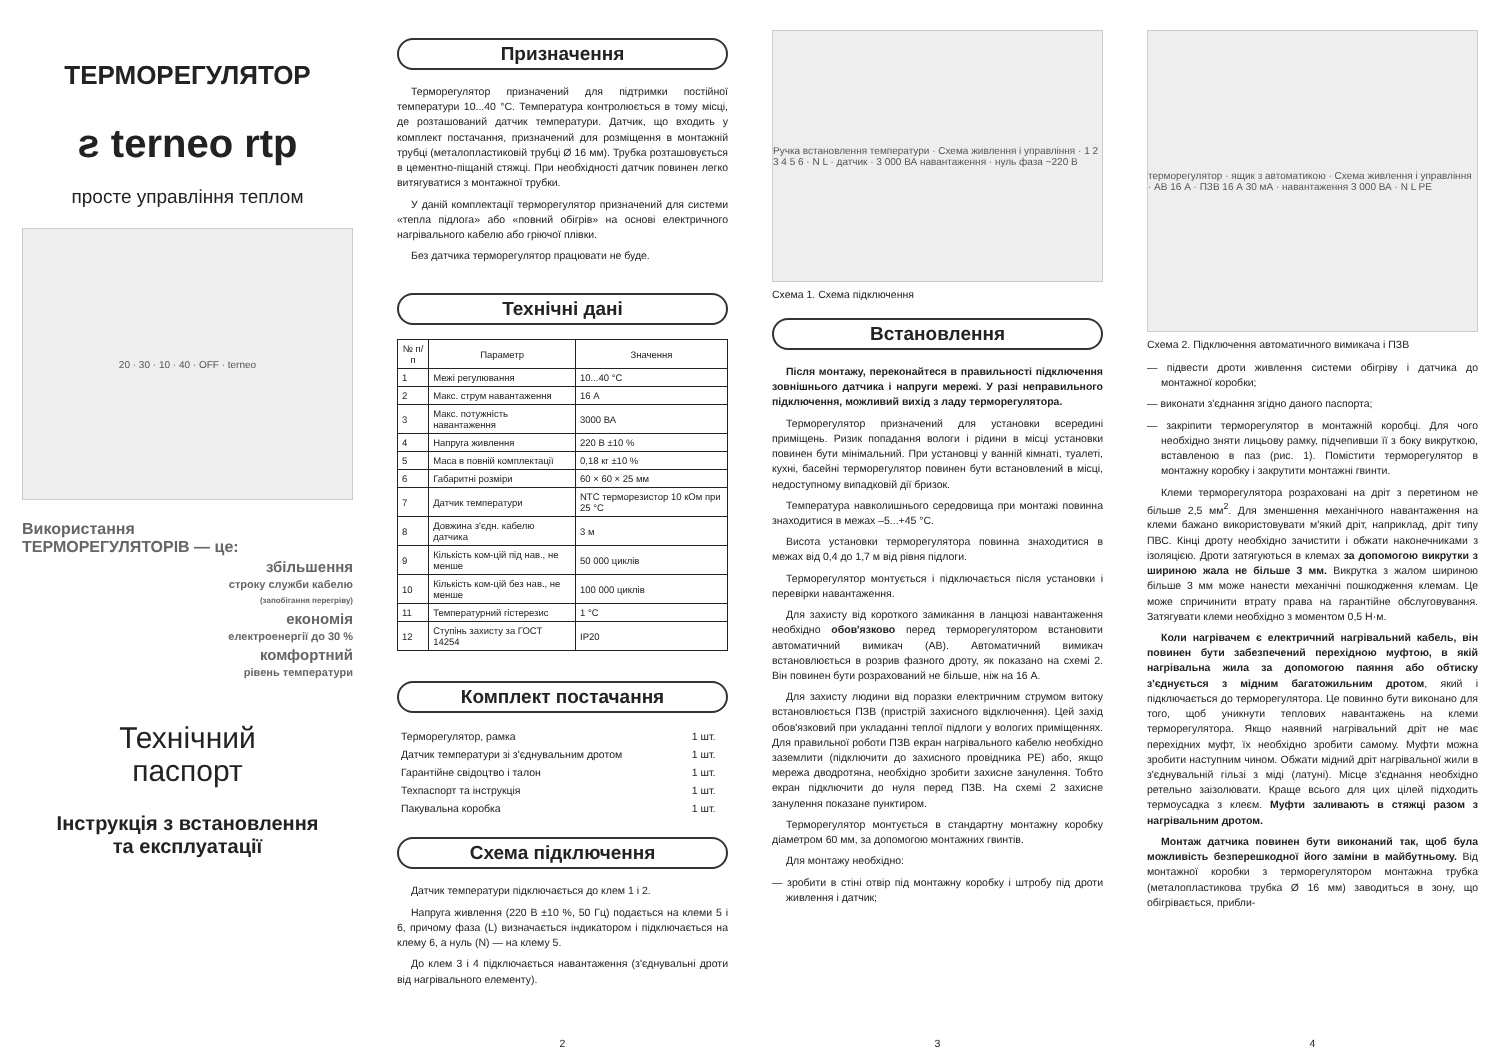ТЕРМОРЕГУЛЯТОР
ƨ terneo rtp
просте управління теплом
20 · 30 · 10 · 40 · OFF · terneo
Використання
ТЕРМОРЕГУЛЯТОРІВ — це:
збільшення
строку служби кабелю
(запобігання перегріву)
економія
електроенергії до 30 %
комфортний
рівень температури
Технічний
паспорт
Інструкція з встановлення
та експлуатації
Призначення
Терморегулятор призначений для підтримки постійної температури 10...40 °C. Температура контролюється в тому місці, де розташований датчик температури. Датчик, що входить у комплект постачання, призначений для розміщення в монтажній трубці (металопластиковій трубці Ø 16 мм). Трубка розташовується в цементно-піщаній стяжці. При необхідності датчик повинен легко витягуватися з монтажної трубки.
У даній комплектації терморегулятор призначений для системи «тепла підлога» або «повний обігрів» на основі електричного нагрівального кабелю або гріючої плівки.
Без датчика терморегулятор працювати не буде.
Технічні дані
| № п/п | Параметр | Значення |
| --- | --- | --- |
| 1 | Межі регулювання | 10...40 °C |
| 2 | Макс. струм навантаження | 16 А |
| 3 | Макс. потужність навантаження | 3000 ВА |
| 4 | Напруга живлення | 220 В ±10 % |
| 5 | Маса в повній комплектації | 0,18 кг ±10 % |
| 6 | Габаритні розміри | 60 × 60 × 25 мм |
| 7 | Датчик температури | NTC терморезистор 10 кОм при 25 °C |
| 8 | Довжина з'єдн. кабелю датчика | 3 м |
| 9 | Кількість ком-цій під нав., не менше | 50 000 циклів |
| 10 | Кількість ком-цій без нав., не менше | 100 000 циклів |
| 11 | Температурний гістерезис | 1 °C |
| 12 | Ступінь захисту за ГОСТ 14254 | IP20 |
Комплект постачання
| Терморегулятор, рамка | 1 шт. |
| Датчик температури зі з'єднувальним дротом | 1 шт. |
| Гарантійне свідоцтво і талон | 1 шт. |
| Техпаспорт та інструкція | 1 шт. |
| Пакувальна коробка | 1 шт. |
Схема підключення
Датчик температури підключається до клем 1 і 2.
Напруга живлення (220 В ±10 %, 50 Гц) подається на клеми 5 і 6, причому фаза (L) визначається індикатором і підключається на клему 6, а нуль (N) — на клему 5.
До клем 3 і 4 підключається навантаження (з'єднувальні дроти від нагрівального елементу).
2
Ручка встановлення температури · Схема живлення і управління · 1 2 3 4 5 6 · N L · датчик · 3 000 ВА навантаження · нуль фаза ~220 В
Схема 1. Схема підключення
Встановлення
Після монтажу, переконайтеся в правильності підключення зовнішнього датчика і напруги мережі. У разі неправильного підключення, можливий вихід з ладу терморегулятора.
Терморегулятор призначений для установки всередині приміщень. Ризик попадання вологи і рідини в місці установки повинен бути мінімальний. При установці у ванній кімнаті, туалеті, кухні, басейні терморегулятор повинен бути встановлений в місці, недоступному випадковій дії бризок.
Температура навколишнього середовища при монтажі повинна знаходитися в межах –5...+45 °C.
Висота установки терморегулятора повинна знаходитися в межах від 0,4 до 1,7 м від рівня підлоги.
Терморегулятор монтується і підключається після установки і перевірки навантаження.
Для захисту від короткого замикання в ланцюзі навантаження необхідно обов'язково перед терморегулятором встановити автоматичний вимикач (АВ). Автоматичний вимикач встановлюється в розрив фазного дроту, як показано на схемі 2. Він повинен бути розрахований не більше, ніж на 16 А.
Для захисту людини від поразки електричним струмом витоку встановлюється ПЗВ (пристрій захисного відключення). Цей захід обов'язковий при укладанні теплої підлоги у вологих приміщеннях. Для правильної роботи ПЗВ екран нагрівального кабелю необхідно заземлити (підключити до захисного провідника PE) або, якщо мережа дводротяна, необхідно зробити захисне занулення. Тобто екран підключити до нуля перед ПЗВ. На схемі 2 захисне занулення показане пунктиром.
Терморегулятор монтується в стандартну монтажну коробку діаметром 60 мм, за допомогою монтажних гвинтів.
Для монтажу необхідно:
— зробити в стіні отвір під монтажну коробку і штробу під дроти живлення і датчик;
3
терморегулятор · ящик з автоматикою · Схема живлення і управління · АВ 16 А · ПЗВ 16 А 30 мА · навантаження 3 000 ВА · N L PE
Схема 2. Підключення автоматичного вимикача і ПЗВ
— підвести дроти живлення системи обігріву і датчика до монтажної коробки;
— виконати з'єднання згідно даного паспорта;
— закріпити терморегулятор в монтажній коробці. Для чого необхідно зняти лицьову рамку, підчепивши її з боку викруткою, вставленою в паз (рис. 1). Помістити терморегулятор в монтажну коробку і закрутити монтажні гвинти.
Клеми терморегулятора розраховані на дріт з перетином не більше 2,5 мм<sup>2</sup>. Для зменшення механічного навантаження на клеми бажано використовувати м'який дріт, наприклад, дріт типу ПВС. Кінці дроту необхідно зачистити і обжати наконечниками з ізоляцією. Дроти затягуються в клемах за допомогою викрутки з шириною жала не більше 3 мм. Викрутка з жалом шириною більше 3 мм може нанести механічні пошкодження клемам. Це може спричинити втрату права на гарантійне обслуговування. Затягувати клеми необхідно з моментом 0,5 Н·м.
Коли нагрівачем є електричний нагрівальний кабель, він повинен бути забезпечений перехідною муфтою, в якій нагрівальна жила за допомогою паяння або обтиску з'єднується з мідним багатожильним дротом, який і підключається до терморегулятора. Це повинно бути виконано для того, щоб уникнути теплових навантажень на клеми терморегулятора. Якщо наявний нагрівальний дріт не має перехідних муфт, їх необхідно зробити самому. Муфти можна зробити наступним чином. Обжати мідний дріт нагрівальної жили в з'єднувальній гільзі з міді (латуні). Місце з'єднання необхідно ретельно заізолювати. Краще всього для цих цілей підходить термоусадка з клеєм. Муфти заливають в стяжці разом з нагрівальним дротом.
Монтаж датчика повинен бути виконаний так, щоб була можливість безперешкодної його заміни в майбутньому. Від монтажної коробки з терморегулятором монтажна трубка (металопластикова трубка Ø 16 мм) заводиться в зону, що обігрівається, прибли-
4